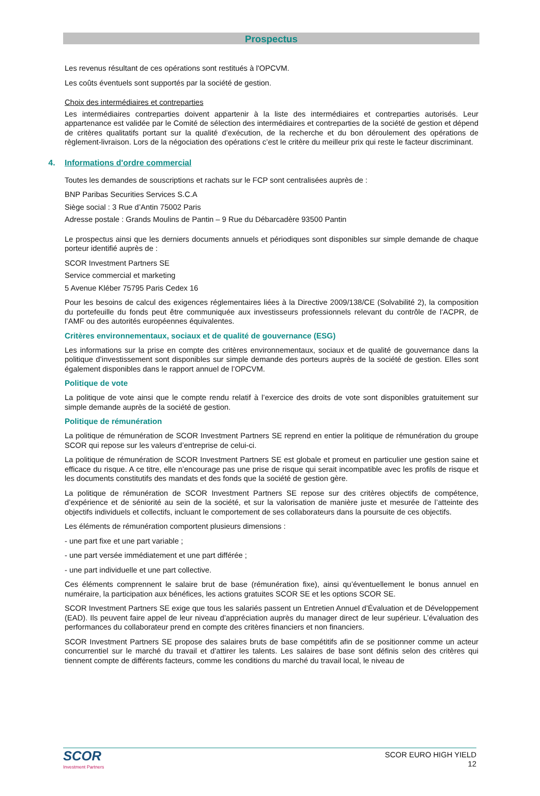Prospectus
Les revenus résultant de ces opérations sont restitués à l'OPCVM.
Les coûts éventuels sont supportés par la société de gestion.
Choix des intermédiaires et contreparties
Les intermédiaires contreparties doivent appartenir à la liste des intermédiaires et contreparties autorisés. Leur appartenance est validée par le Comité de sélection des intermédiaires et contreparties de la société de gestion et dépend de critères qualitatifs portant sur la qualité d’exécution, de la recherche et du bon déroulement des opérations de règlement-livraison. Lors de la négociation des opérations c’est le critère du meilleur prix qui reste le facteur discriminant.
4. Informations d'ordre commercial
Toutes les demandes de souscriptions et rachats sur le FCP sont centralisées auprès de :
BNP Paribas Securities Services S.C.A
Siège social : 3 Rue d’Antin 75002 Paris
Adresse postale : Grands Moulins de Pantin – 9 Rue du Débarcadère 93500 Pantin
Le prospectus ainsi que les derniers documents annuels et périodiques sont disponibles sur simple demande de chaque porteur identifié auprès de :
SCOR Investment Partners SE
Service commercial et marketing
5 Avenue Kléber 75795 Paris Cedex 16
Pour les besoins de calcul des exigences réglementaires liées à la Directive 2009/138/CE (Solvabilité 2), la composition du portefeuille du fonds peut être communiquée aux investisseurs professionnels relevant du contrôle de l’ACPR, de l’AMF ou des autorités européennes équivalentes.
Critères environnementaux, sociaux et de qualité de gouvernance (ESG)
Les informations sur la prise en compte des critères environnementaux, sociaux et de qualité de gouvernance dans la politique d’investissement sont disponibles sur simple demande des porteurs auprès de la société de gestion. Elles sont également disponibles dans le rapport annuel de l’OPCVM.
Politique de vote
La politique de vote ainsi que le compte rendu relatif à l’exercice des droits de vote sont disponibles gratuitement sur simple demande auprès de la société de gestion.
Politique de rémunération
La politique de rémunération de SCOR Investment Partners SE reprend en entier la politique de rémunération du groupe SCOR qui repose sur les valeurs d’entreprise de celui-ci.
La politique de rémunération de SCOR Investment Partners SE est globale et promeut en particulier une gestion saine et efficace du risque. A ce titre, elle n’encourage pas une prise de risque qui serait incompatible avec les profils de risque et les documents constitutifs des mandats et des fonds que la société de gestion gère.
La politique de rémunération de SCOR Investment Partners SE repose sur des critères objectifs de compétence, d’expérience et de séniorité au sein de la société, et sur la valorisation de manière juste et mesurée de l’atteinte des objectifs individuels et collectifs, incluant le comportement de ses collaborateurs dans la poursuite de ces objectifs.
Les éléments de rémunération comportent plusieurs dimensions :
- une part fixe et une part variable ;
- une part versée immédiatement et une part différée ;
- une part individuelle et une part collective.
Ces éléments comprennent le salaire brut de base (rémunération fixe), ainsi qu’éventuellement le bonus annuel en numéraire, la participation aux bénéfices, les actions gratuites SCOR SE et les options SCOR SE.
SCOR Investment Partners SE exige que tous les salariés passent un Entretien Annuel d’Évaluation et de Développement (EAD). Ils peuvent faire appel de leur niveau d’appréciation auprès du manager direct de leur supérieur. L’évaluation des performances du collaborateur prend en compte des critères financiers et non financiers.
SCOR Investment Partners SE propose des salaires bruts de base compétitifs afin de se positionner comme un acteur concurrentiel sur le marché du travail et d’attirer les talents. Les salaires de base sont définis selon des critères qui tiennent compte de différents facteurs, comme les conditions du marché du travail local, le niveau de
SCOR
Investment Partners
SCOR EURO HIGH YIELD
12